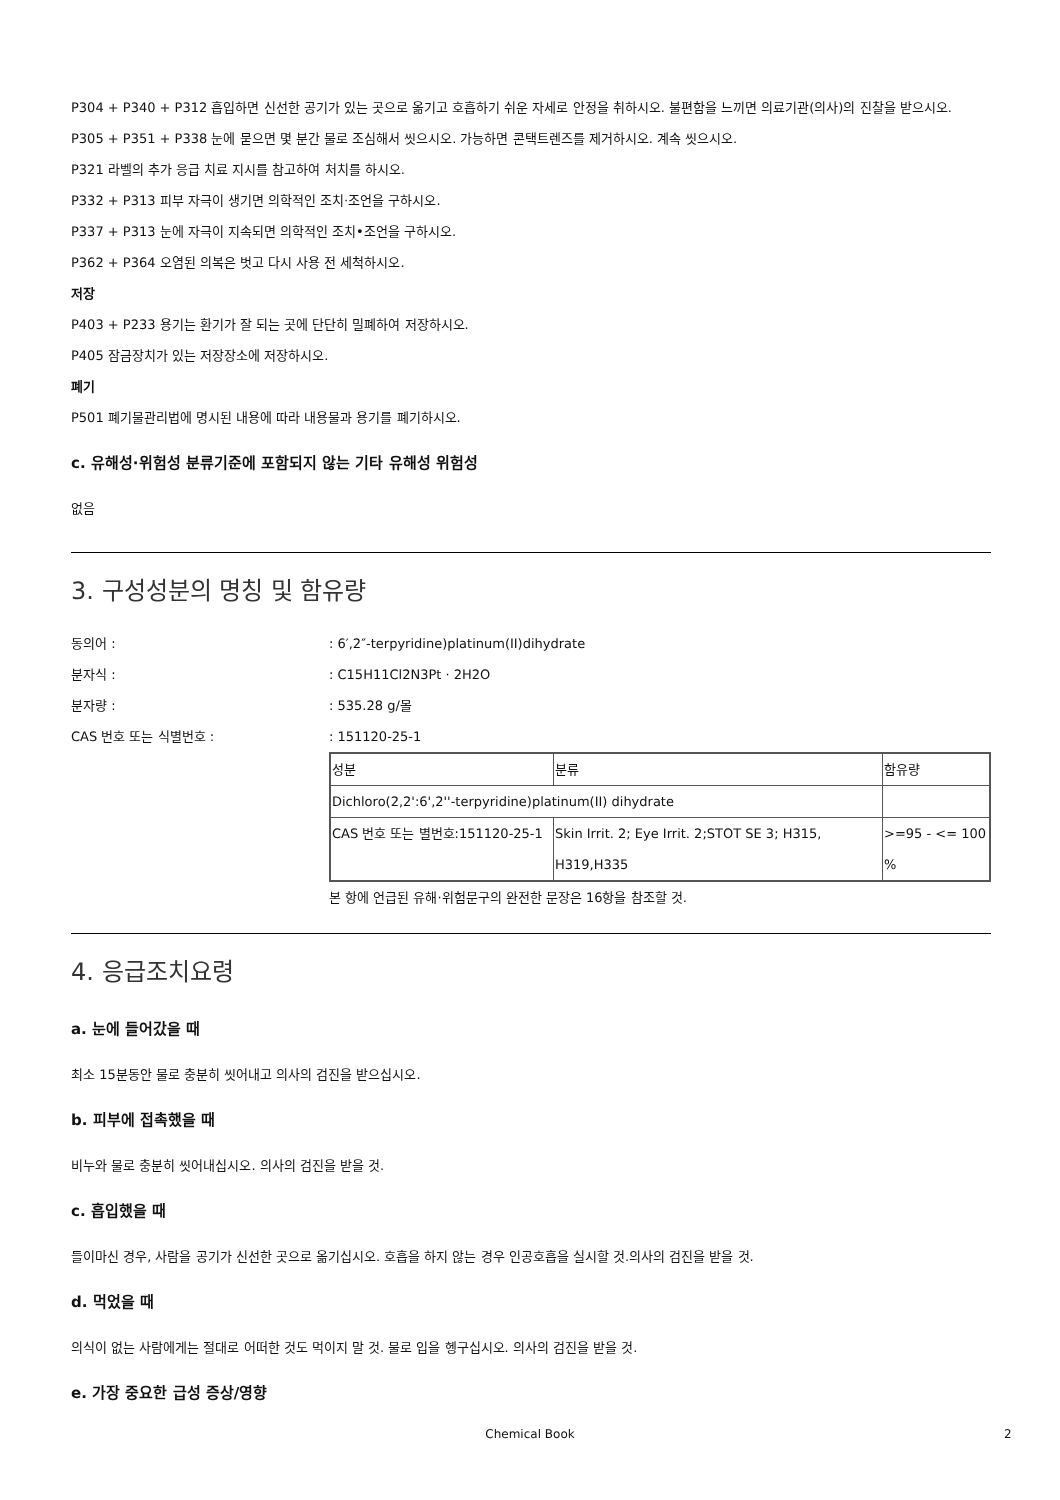P304 + P340 + P312 흡입하면 신선한 공기가 있는 곳으로 옮기고 호흡하기 쉬운 자세로 안정을 취하시오. 불편함을 느끼면 의료기관(의사)의 진찰을 받으시오.
P305 + P351 + P338 눈에 묻으면 몇 분간 물로 조심해서 씻으시오. 가능하면 콘택트렌즈를 제거하시오. 계속 씻으시오.
P321 라벨의 추가 응급 치료 지시를 참고하여 처치를 하시오.
P332 + P313 피부 자극이 생기면 의학적인 조치·조언을 구하시오.
P337 + P313 눈에 자극이 지속되면 의학적인 조치•조언을 구하시오.
P362 + P364 오염된 의복은 벗고 다시 사용 전 세척하시오.
저장
P403 + P233 용기는 환기가 잘 되는 곳에 단단히 밀폐하여 저장하시오.
P405 잠금장치가 있는 저장장소에 저장하시오.
폐기
P501 폐기물관리법에 명시된 내용에 따라 내용물과 용기를 폐기하시오.
c. 유해성·위험성 분류기준에 포함되지 않는 기타 유해성 위험성
없음
3. 구성성분의 명칭 및 함유량
동의어 :: 6′,2″-terpyridine)platinum(II)dihydrate
분자식 :: C15H11Cl2N3Pt · 2H2O
분자량 :: 535.28 g/몰
CAS 번호 또는 식별번호 :: 151120-25-1
| 성분 | 분류 | 함유량 |
| Dichloro(2,2':6',2''-terpyridine)platinum(II) dihydrate | | |
| CAS 번호 또는 별번호:151120-25-1 | Skin Irrit. 2; Eye Irrit. 2;STOT SE 3; H315, H319,H335 | >=95 - <= 100 % |
본 항에 언급된 유해·위험문구의 완전한 문장은 16항을 참조할 것.
4. 응급조치요령
a. 눈에 들어갔을 때
최소 15분동안 물로 충분히 씻어내고 의사의 검진을 받으십시오.
b. 피부에 접촉했을 때
비누와 물로 충분히 씻어내십시오. 의사의 검진을 받을 것.
c. 흡입했을 때
들이마신 경우, 사람을 공기가 신선한 곳으로 옮기십시오. 호흡을 하지 않는 경우 인공호흡을 실시할 것.의사의 검진을 받을 것.
d. 먹었을 때
의식이 없는 사람에게는 절대로 어떠한 것도 먹이지 말 것. 물로 입을 헹구십시오. 의사의 검진을 받을 것.
e. 가장 중요한 급성 증상/영향
Chemical Book 2